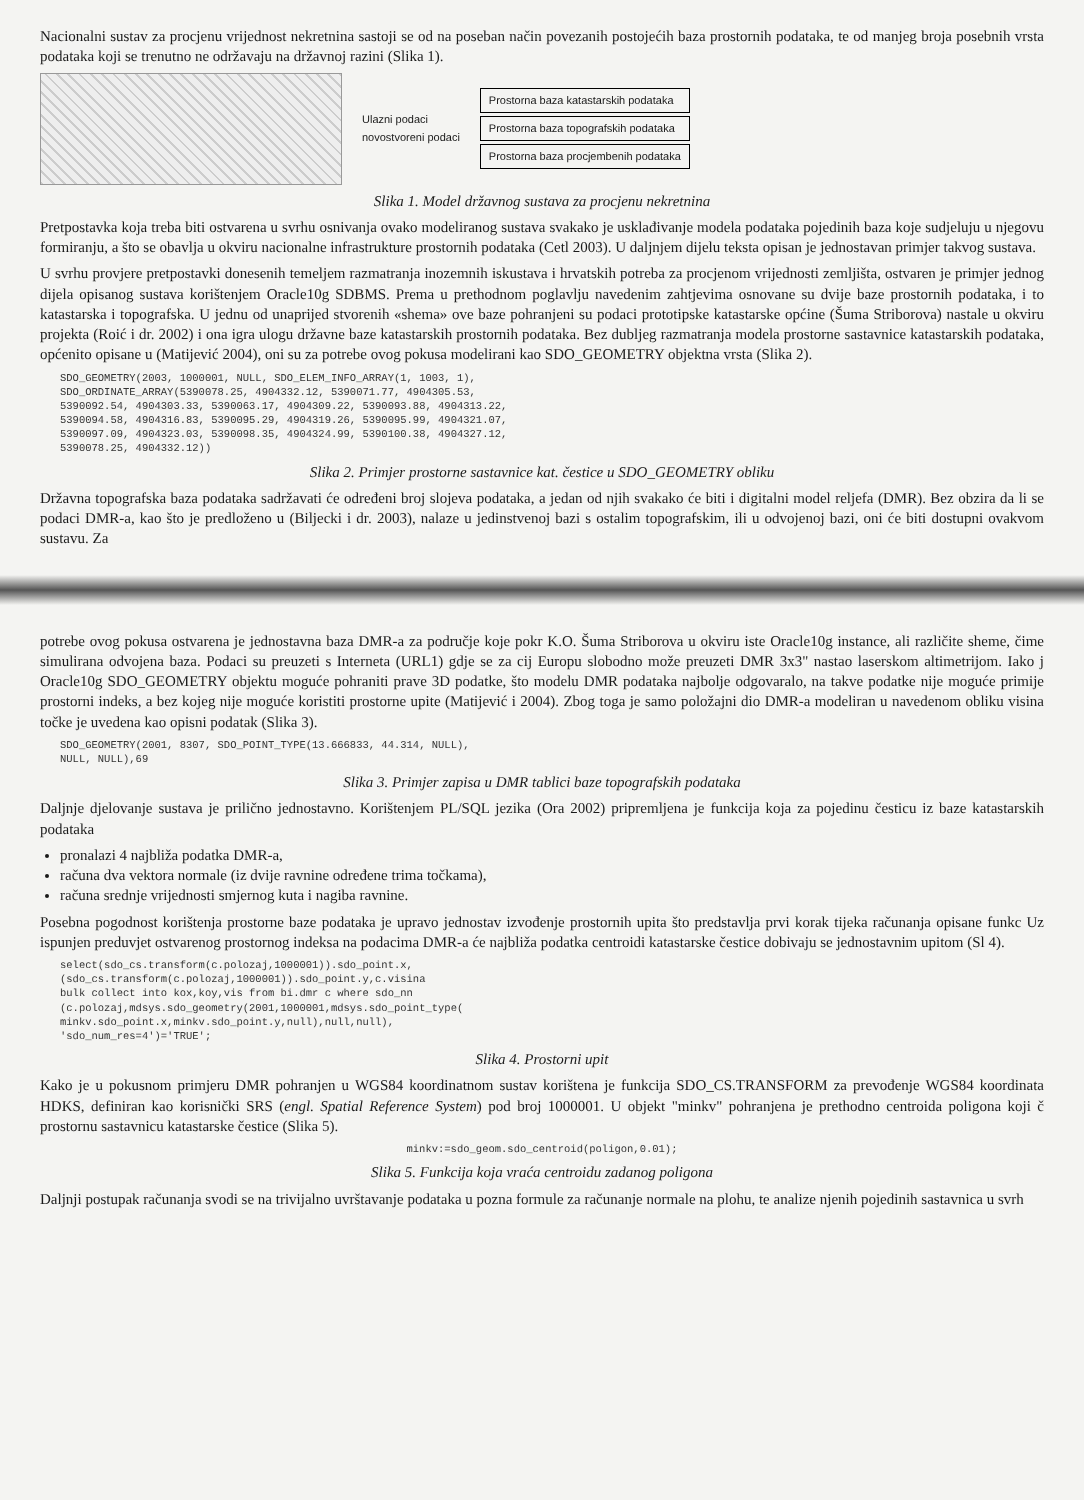Nacionalni sustav za procjenu vrijednost nekretnina sastoji se od na poseban način povezanih postojećih baza prostornih podataka, te od manjeg broja posebnih vrsta podataka koji se trenutno ne održavaju na državnoj razini (Slika 1).
Ulazni podaci
novostvoreni podaci
Prostorna baza katastarskih podataka
Prostorna baza topografskih podataka
Prostorna baza procjembenih podataka
Slika 1. Model državnog sustava za procjenu nekretnina
Pretpostavka koja treba biti ostvarena u svrhu osnivanja ovako modeliranog sustava svakako je usklađivanje modela podataka pojedinih baza koje sudjeluju u njegovu formiranju, a što se obavlja u okviru nacionalne infrastrukture prostornih podataka (Cetl 2003). U daljnjem dijelu teksta opisan je jednostavan primjer takvog sustava.
U svrhu provjere pretpostavki donesenih temeljem razmatranja inozemnih iskustava i hrvatskih potreba za procjenom vrijednosti zemljišta, ostvaren je primjer jednog dijela opisanog sustava korištenjem Oracle10g SDBMS. Prema u prethodnom poglavlju navedenim zahtjevima osnovane su dvije baze prostornih podataka, i to katastarska i topografska. U jednu od unaprijed stvorenih «shema» ove baze pohranjeni su podaci prototipske katastarske općine (Šuma Striborova) nastale u okviru projekta (Roić i dr. 2002) i ona igra ulogu državne baze katastarskih prostornih podataka. Bez dubljeg razmatranja modela prostorne sastavnice katastarskih podataka, općenito opisane u (Matijević 2004), oni su za potrebe ovog pokusa modelirani kao SDO_GEOMETRY objektna vrsta (Slika 2).
SDO_GEOMETRY(2003, 1000001, NULL, SDO_ELEM_INFO_ARRAY(1, 1003, 1),
SDO_ORDINATE_ARRAY(5390078.25, 4904332.12, 5390071.77, 4904305.53,
5390092.54, 4904303.33, 5390063.17, 4904309.22, 5390093.88, 4904313.22,
5390094.58, 4904316.83, 5390095.29, 4904319.26, 5390095.99, 4904321.07,
5390097.09, 4904323.03, 5390098.35, 4904324.99, 5390100.38, 4904327.12,
5390078.25, 4904332.12))
Slika 2. Primjer prostorne sastavnice kat. čestice u SDO_GEOMETRY obliku
Državna topografska baza podataka sadržavati će određeni broj slojeva podataka, a jedan od njih svakako će biti i digitalni model reljefa (DMR). Bez obzira da li se podaci DMR-a, kao što je predloženo u (Biljecki i dr. 2003), nalaze u jedinstvenoj bazi s ostalim topografskim, ili u odvojenoj bazi, oni će biti dostupni ovakvom sustavu. Za
potrebe ovog pokusa ostvarena je jednostavna baza DMR-a za područje koje pokr K.O. Šuma Striborova u okviru iste Oracle10g instance, ali različite sheme, čime simulirana odvojena baza. Podaci su preuzeti s Interneta (URL1) gdje se za cij Europu slobodno može preuzeti DMR 3x3" nastao laserskom altimetrijom. Iako j Oracle10g SDO_GEOMETRY objektu moguće pohraniti prave 3D podatke, što modelu DMR podataka najbolje odgovaralo, na takve podatke nije moguće primije prostorni indeks, a bez kojeg nije moguće koristiti prostorne upite (Matijević i 2004). Zbog toga je samo položajni dio DMR-a modeliran u navedenom obliku visina točke je uvedena kao opisni podatak (Slika 3).
SDO_GEOMETRY(2001, 8307, SDO_POINT_TYPE(13.666833, 44.314, NULL),
NULL, NULL),69
Slika 3. Primjer zapisa u DMR tablici baze topografskih podataka
Daljnje djelovanje sustava je prilično jednostavno. Korištenjem PL/SQL jezika (Ora 2002) pripremljena je funkcija koja za pojedinu česticu iz baze katastarskih podataka
pronalazi 4 najbliža podatka DMR-a,
računa dva vektora normale (iz dvije ravnine određene trima točkama),
računa srednje vrijednosti smjernog kuta i nagiba ravnine.
Posebna pogodnost korištenja prostorne baze podataka je upravo jednostav izvođenje prostornih upita što predstavlja prvi korak tijeka računanja opisane funkc Uz ispunjen preduvjet ostvarenog prostornog indeksa na podacima DMR-a će najbliža podatka centroidi katastarske čestice dobivaju se jednostavnim upitom (Sl 4).
select(sdo_cs.transform(c.polozaj,1000001)).sdo_point.x,
(sdo_cs.transform(c.polozaj,1000001)).sdo_point.y,c.visina
bulk collect into kox,koy,vis from bi.dmr c where sdo_nn
(c.polozaj,mdsys.sdo_geometry(2001,1000001,mdsys.sdo_point_type(
minkv.sdo_point.x,minkv.sdo_point.y,null),null,null),
'sdo_num_res=4')='TRUE';
Slika 4. Prostorni upit
Kako je u pokusnom primjeru DMR pohranjen u WGS84 koordinatnom sustav korištena je funkcija SDO_CS.TRANSFORM za prevođenje WGS84 koordinata HDKS, definiran kao korisnički SRS (engl. Spatial Reference System) pod broj 1000001. U objekt "minkv" pohranjena je prethodno centroida poligona koji č prostornu sastavnicu katastarske čestice (Slika 5).
minkv:=sdo_geom.sdo_centroid(poligon,0.01);
Slika 5. Funkcija koja vraća centroidu zadanog poligona
Daljnji postupak računanja svodi se na trivijalno uvrštavanje podataka u pozna formule za računanje normale na plohu, te analize njenih pojedinih sastavnica u svrh